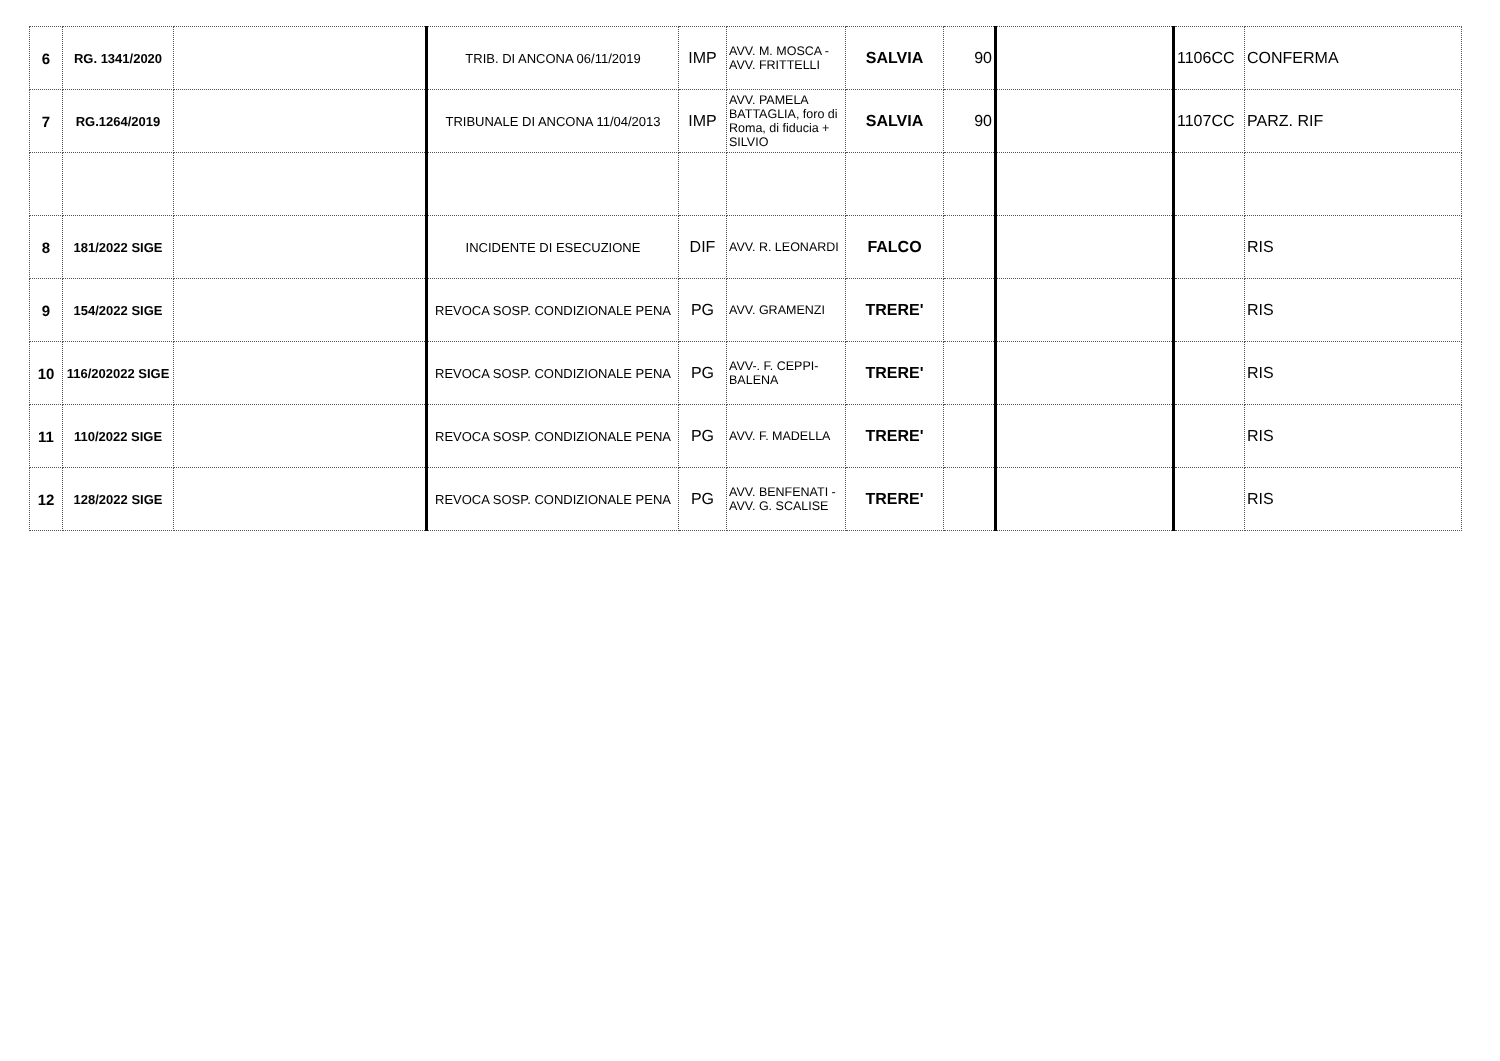| 6 | RG. 1341/2020 | | TRIB. DI ANCONA 06/11/2019 | IMP | AVV. M. MOSCA - AVV. FRITTELLI | SALVIA | 90 | | 1106CC | CONFERMA |
| 7 | RG.1264/2019 | | TRIBUNALE DI ANCONA 11/04/2013 | IMP | AVV. PAMELA BATTAGLIA, foro di Roma, di fiducia + SILVIO | SALVIA | 90 | | 1107CC | PARZ. RIF |
| 8 | 181/2022 SIGE | | INCIDENTE DI ESECUZIONE | DIF | AVV. R. LEONARDI | FALCO | | | | RIS |
| 9 | 154/2022 SIGE | | REVOCA SOSP. CONDIZIONALE PENA | PG | AVV. GRAMENZI | TRERE' | | | | RIS |
| 10 | 116/202022 SIGE | | REVOCA SOSP. CONDIZIONALE PENA | PG | AVV-. F. CEPPI-BALENA | TRERE' | | | | RIS |
| 11 | 110/2022 SIGE | | REVOCA SOSP. CONDIZIONALE PENA | PG | AVV. F. MADELLA | TRERE' | | | | RIS |
| 12 | 128/2022 SIGE | | REVOCA SOSP. CONDIZIONALE PENA | PG | AVV. BENFENATI - AVV. G. SCALISE | TRERE' | | | | RIS |